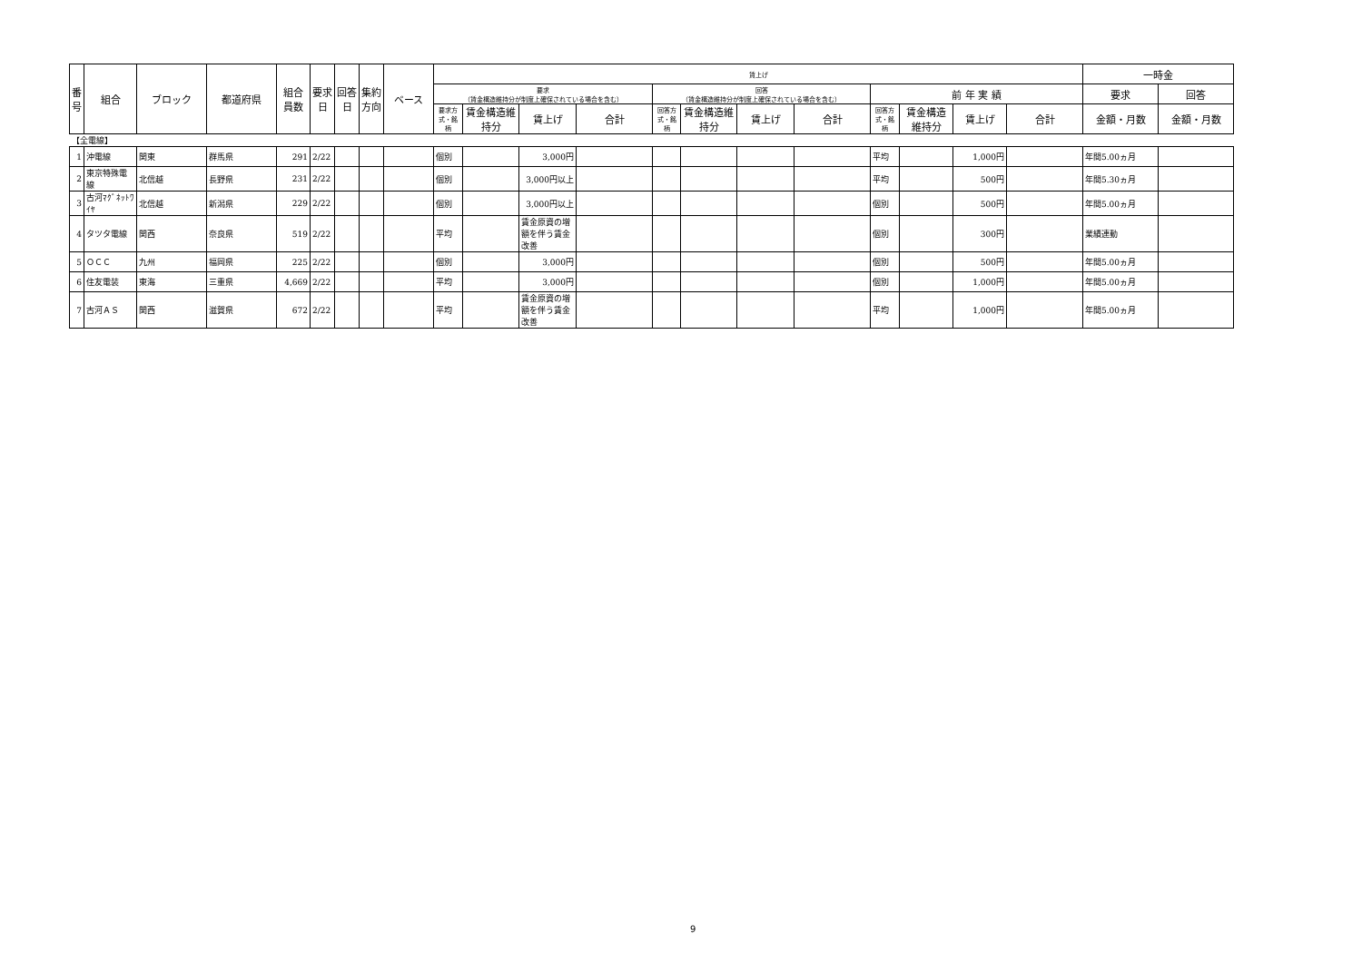| 番号 | 組合 | ブロック | 都道府県 | 組合員数 | 要求日 | 回答日 | 集約方向 | ベース | 賃上げ | | | | | | | | | | | | 一時金 | |
| --- | --- | --- | --- | --- | --- | --- | --- | --- | --- | --- | --- | --- | --- | --- | --- | --- | --- | --- | --- | --- | --- | --- |
| | | | | | | | | | 要求 （賃金構造維持分が制度上確保されている場合を含む） | | | | 回答 （賃金構造維持分が制度上確保されている場合を含む） | | | | 前 年 実 績 | | | | 要求 | 回答 |
| | | | | | | | | | 要求方式・銘柄 | 賃金構造維持分 | 賃上げ | 合計 | 回答方式・銘柄 | 賃金構造維持分 | 賃上げ | 合計 | 回答方式・銘柄 | 賃金構造維持分 | 賃上げ | 合計 | 金額・月数 | 金額・月数 |
| 【全電線】 | | | | | | | | | | | | | | | | | | | | | | |
| 1 | 沖電線 | 関東 | 群馬県 | 291 | 2/22 | | | | 個別 | | 3,000円 | | | | | | 平均 | | 1,000円 | | 年間5.00ヵ月 | |
| 2 | 東京特殊電線 | 北信越 | 長野県 | 231 | 2/22 | | | | 個別 | | 3,000円以上 | | | | | | 平均 | | 500円 | | 年間5.30ヵ月 | |
| 3 | 古河ﾏｸﾞﾈｯﾄﾜｲﾔ | 北信越 | 新潟県 | 229 | 2/22 | | | | 個別 | | 3,000円以上 | | | | | | 個別 | | 500円 | | 年間5.00ヵ月 | |
| 4 | タツタ電線 | 関西 | 奈良県 | 519 | 2/22 | | | | 平均 | | 賃金原資の増額を伴う賃金改善 | | | | | | 個別 | | 300円 | | 業績連動 | |
| 5 | ＯＣＣ | 九州 | 福岡県 | 225 | 2/22 | | | | 個別 | | 3,000円 | | | | | | 個別 | | 500円 | | 年間5.00ヵ月 | |
| 6 | 住友電装 | 東海 | 三重県 | 4,669 | 2/22 | | | | 平均 | | 3,000円 | | | | | | 個別 | | 1,000円 | | 年間5.00ヵ月 | |
| 7 | 古河ＡＳ | 関西 | 滋賀県 | 672 | 2/22 | | | | 平均 | | 賃金原資の増額を伴う賃金改善 | | | | | | 平均 | | 1,000円 | | 年間5.00ヵ月 | |
9